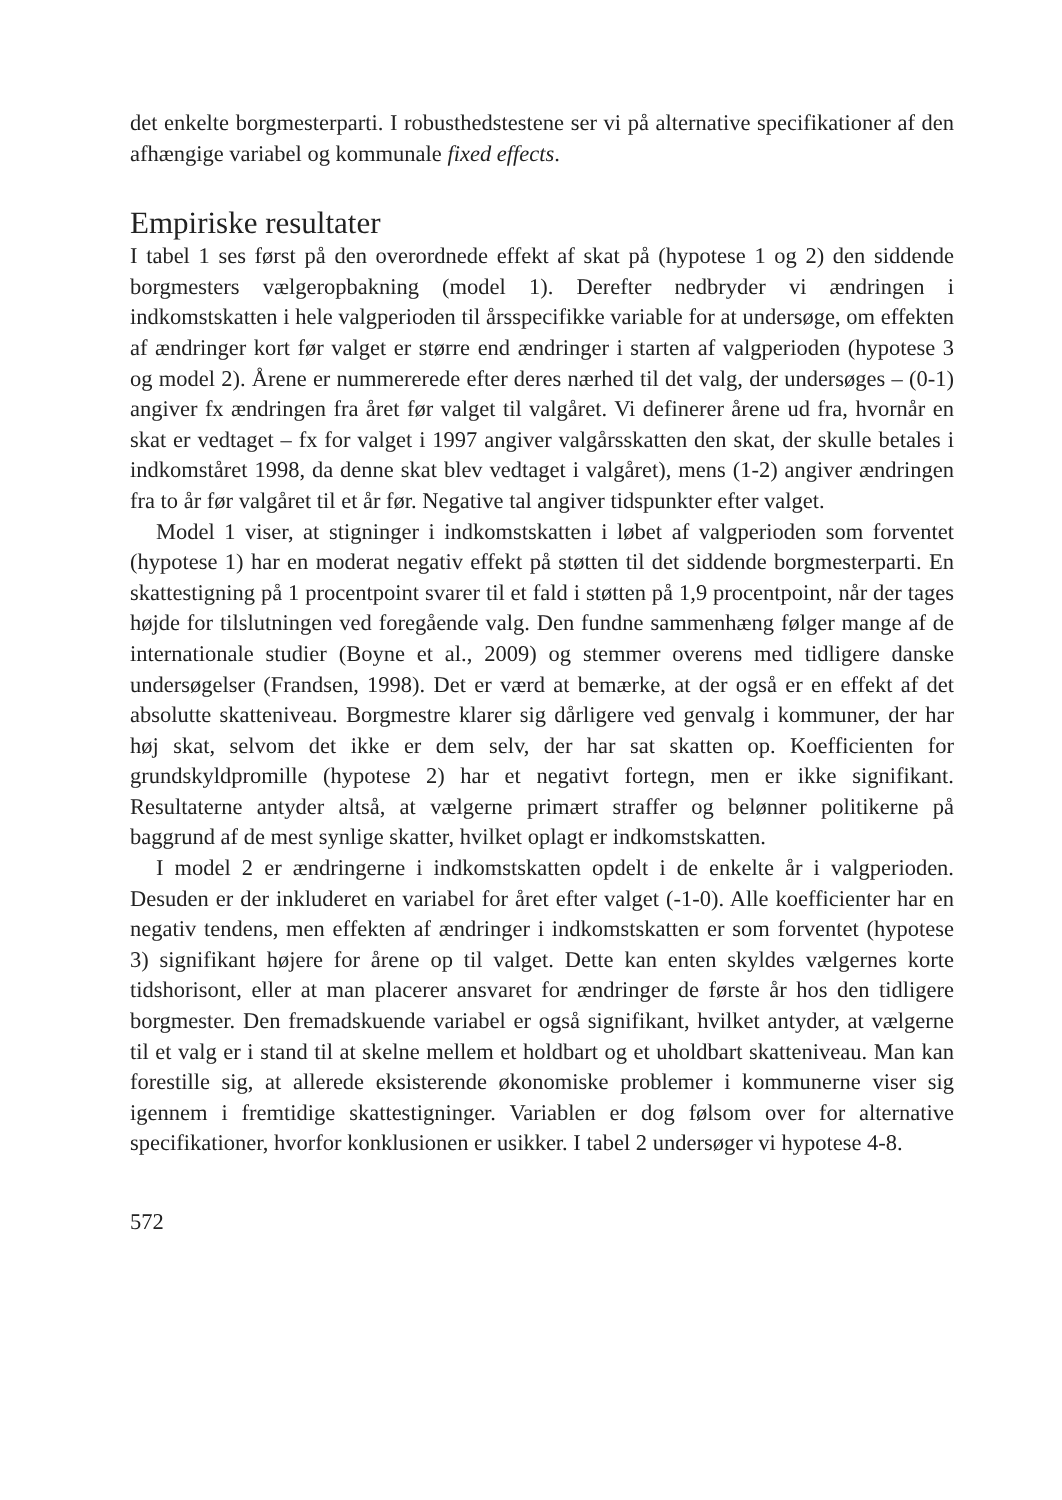det enkelte borgmesterparti. I robusthedstestene ser vi på alternative specifikationer af den afhængige variabel og kommunale fixed effects.
Empiriske resultater
I tabel 1 ses først på den overordnede effekt af skat på (hypotese 1 og 2) den siddende borgmesters vælgeropbakning (model 1). Derefter nedbryder vi ændringen i indkomstskatten i hele valgperioden til årsspecifikke variable for at undersøge, om effekten af ændringer kort før valget er større end ændringer i starten af valgperioden (hypotese 3 og model 2). Årene er nummererede efter deres nærhed til det valg, der undersøges – (0-1) angiver fx ændringen fra året før valget til valgåret. Vi definerer årene ud fra, hvornår en skat er vedtaget – fx for valget i 1997 angiver valgårsskatten den skat, der skulle betales i indkomståret 1998, da denne skat blev vedtaget i valgåret), mens (1-2) angiver ændringen fra to år før valgåret til et år før. Negative tal angiver tidspunkter efter valget.
Model 1 viser, at stigninger i indkomstskatten i løbet af valgperioden som forventet (hypotese 1) har en moderat negativ effekt på støtten til det siddende borgmesterparti. En skattestigning på 1 procentpoint svarer til et fald i støtten på 1,9 procentpoint, når der tages højde for tilslutningen ved foregående valg. Den fundne sammenhæng følger mange af de internationale studier (Boyne et al., 2009) og stemmer overens med tidligere danske undersøgelser (Frandsen, 1998). Det er værd at bemærke, at der også er en effekt af det absolutte skatteniveau. Borgmestre klarer sig dårligere ved genvalg i kommuner, der har høj skat, selvom det ikke er dem selv, der har sat skatten op. Koefficienten for grundskyldpromille (hypotese 2) har et negativt fortegn, men er ikke signifikant. Resultaterne antyder altså, at vælgerne primært straffer og belønner politikerne på baggrund af de mest synlige skatter, hvilket oplagt er indkomstskatten.
I model 2 er ændringerne i indkomstskatten opdelt i de enkelte år i valgperioden. Desuden er der inkluderet en variabel for året efter valget (-1-0). Alle koefficienter har en negativ tendens, men effekten af ændringer i indkomstskatten er som forventet (hypotese 3) signifikant højere for årene op til valget. Dette kan enten skyldes vælgernes korte tidshorisont, eller at man placerer ansvaret for ændringer de første år hos den tidligere borgmester. Den fremadskuende variabel er også signifikant, hvilket antyder, at vælgerne til et valg er i stand til at skelne mellem et holdbart og et uholdbart skatteniveau. Man kan forestille sig, at allerede eksisterende økonomiske problemer i kommunerne viser sig igennem i fremtidige skattestigninger. Variablen er dog følsom over for alternative specifikationer, hvorfor konklusionen er usikker. I tabel 2 undersøger vi hypotese 4-8.
572